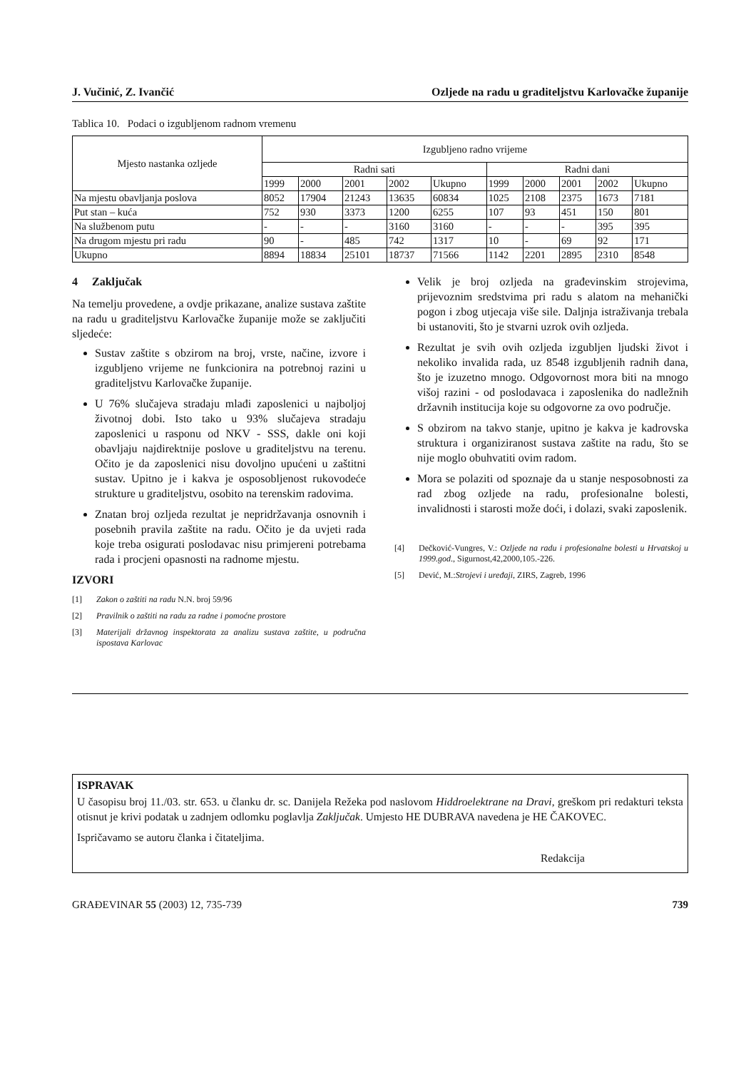J. Vučinić, Z. Ivančić Ozljede na radu u graditeljstvu Karlovačke županije
Tablica 10. Podaci o izgubljenom radnom vremenu
| Mjesto nastanka ozljede | Izgubljeno radno vrijeme | | | | | | | | | |
| --- | --- | --- | --- | --- | --- | --- | --- | --- | --- | --- |
| | Radni sati | | | | | Radni dani | | | | |
| | 1999 | 2000 | 2001 | 2002 | Ukupno | 1999 | 2000 | 2001 | 2002 | Ukupno |
| Na mjestu obavljanja poslova | 8052 | 17904 | 21243 | 13635 | 60834 | 1025 | 2108 | 2375 | 1673 | 7181 |
| Put stan – kuća | 752 | 930 | 3373 | 1200 | 6255 | 107 | 93 | 451 | 150 | 801 |
| Na službenom putu | - | - | - | 3160 | 3160 | - | - | - | 395 | 395 |
| Na drugom mjestu pri radu | 90 | - | 485 | 742 | 1317 | 10 | - | 69 | 92 | 171 |
| Ukupno | 8894 | 18834 | 25101 | 18737 | 71566 | 1142 | 2201 | 2895 | 2310 | 8548 |
4 Zaključak
Na temelju provedene, a ovdje prikazane, analize sustava zaštite na radu u graditeljstvu Karlovačke županije može se zaključiti sljedeće:
Sustav zaštite s obzirom na broj, vrste, načine, izvore i izgubljeno vrijeme ne funkcionira na potrebnoj razini u graditeljstvu Karlovačke županije.
U 76% slučajeva stradaju mlađi zaposlenici u najboljoj životnoj dobi. Isto tako u 93% slučajeva stradaju zaposlenici u rasponu od NKV - SSS, dakle oni koji obavljaju najdirektnije poslove u graditeljstvu na terenu. Očito je da zaposlenici nisu dovoljno upućeni u zaštitni sustav. Upitno je i kakva je osposobljenost rukovodeće strukture u graditeljstvu, osobito na terenskim radovima.
Znatan broj ozljeda rezultat je nepridržavanja osnovnih i posebnih pravila zaštite na radu. Očito je da uvjeti rada koje treba osigurati poslodavac nisu primjereni potrebama rada i procjeni opasnosti na radnome mjestu.
IZVORI
[1] Zakon o zaštiti na radu N.N. broj 59/96
[2] Pravilnik o zaštiti na radu za radne i pomoćne prostore
[3] Materijali državnog inspektorata za analizu sustava zaštite, u područna ispostava Karlovac
Velik je broj ozljeda na građevinskim strojevima, prijevoznim sredstvima pri radu s alatom na mehanički pogon i zbog utjecaja više sile. Daljnja istraživanja trebala bi ustanoviti, što je stvarni uzrok ovih ozljeda.
Rezultat je svih ovih ozljeda izgubljen ljudski život i nekoliko invalida rada, uz 8548 izgubljenih radnih dana, što je izuzetno mnogo. Odgovornost mora biti na mnogo višoj razini - od poslodavaca i zaposlenika do nadležnih državnih institucija koje su odgovorne za ovo područje.
S obzirom na takvo stanje, upitno je kakva je kadrovska struktura i organiziranost sustava zaštite na radu, što se nije moglo obuhvatiti ovim radom.
Mora se polaziti od spoznaje da u stanje nesposobnosti za rad zbog ozljede na radu, profesionalne bolesti, invalidnosti i starosti može doći, i dolazi, svaki zaposlenik.
[4] Dečković-Vungres, V.: Ozljede na radu i profesionalne bolesti u Hrvatskoj u 1999.god., Sigurnost,42,2000,105.-226.
[5] Dević, M.:Strojevi i uređaji, ZIRS, Zagreb, 1996
ISPRAVAK
U časopisu broj 11./03. str. 653. u članku dr. sc. Danijela Režeka pod naslovom Hiddroelektrane na Dravi, greškom pri redakturi teksta otisnut je krivi podatak u zadnjem odlomku poglavlja Zaključak. Umjesto HE DUBRAVA navedena je HE ČAKOVEC.
Ispričavamo se autoru članka i čitateljima.
Redakcija
GRAĐEVINAR 55 (2003) 12, 735-739 739